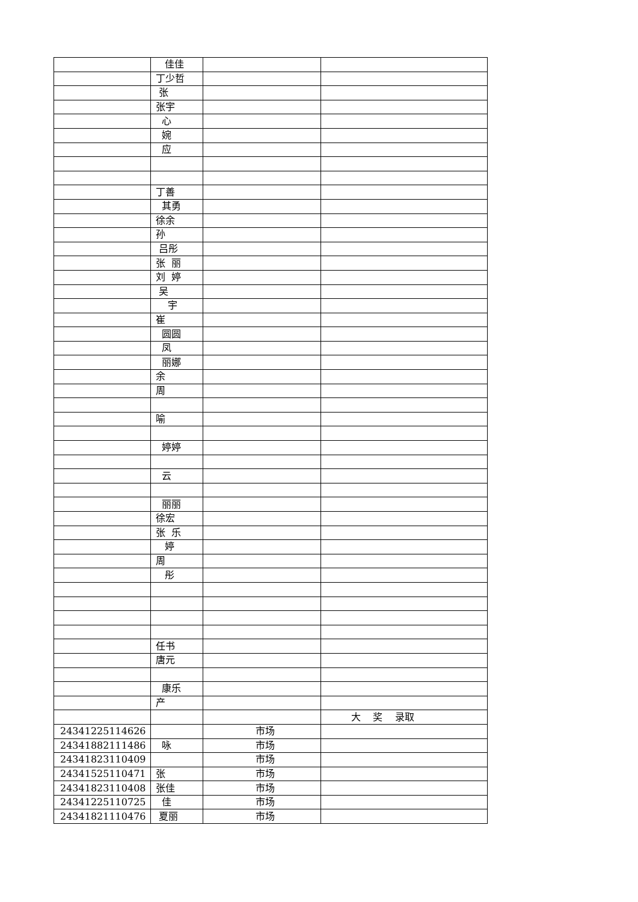| | 佳佳 | | |
| | 丁少哲 | | |
| | 张 | | |
| | 张宇 | | |
| | 心 | | |
| | 婉 | | |
| | 应 | | |
| | 丁善 | | |
| | 其勇 | | |
| | 徐余 | | |
| | 孙 | | |
| | 吕彤 | | |
| | 张 丽 | | |
| | 刘 婷 | | |
| | 吴 | | |
| | 宇 | | |
| | 崔 | | |
| | 圆圆 | | |
| | 凤 | | |
| | 丽娜 | | |
| | 余 | | |
| | 周 | | |
| | 喻 | | |
| | 婷婷 | | |
| | 云 | | |
| | 丽丽 | | |
| | 徐宏 | | |
| | 张 乐 | | |
| | 婷 | | |
| | 周 | | |
| | 彤 | | |
| | 任书 | | |
| | 唐元 | | |
| | 康乐 | | |
| | 产 | | |
| | | | 大 奖 录取 |
| 24341225114626 | | 市场 | |
| 24341882111486 | 咏 | 市场 | |
| 24341823110409 | | 市场 | |
| 24341525110471 | 张 | 市场 | |
| 24341823110408 | 张佳 | 市场 | |
| 24341225110725 | 佳 | 市场 | |
| 24341821110476 | 夏丽 | 市场 | |